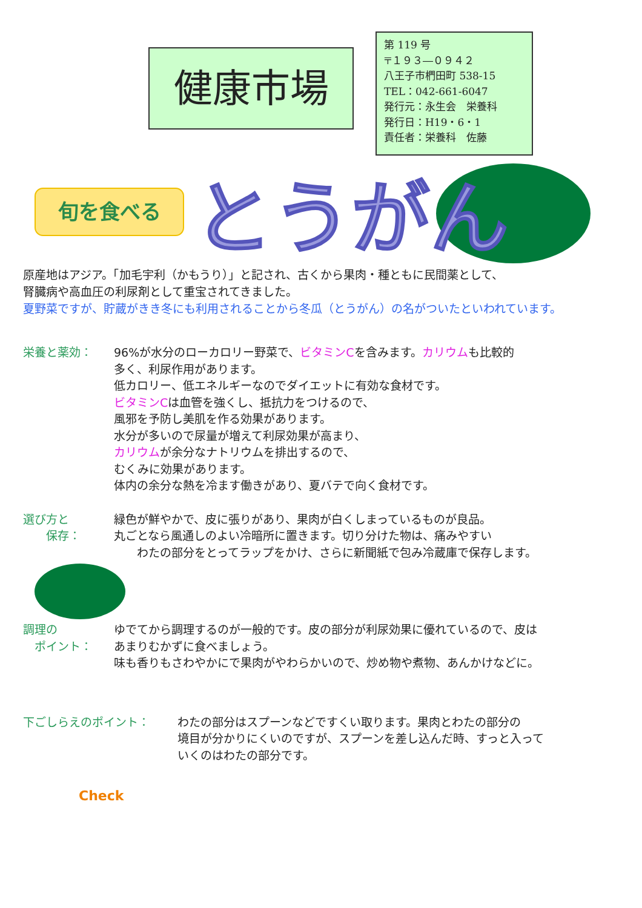健康市場
第 119 号
〒１９３―０９４２
八王子市椚田町 538-15
TEL：042-661-6047
発行元：永生会　栄養科
発行日：H19・6・1
責任者：栄養科　佐藤
旬を食べる とうがん
原産地はアジア。「加毛宇利（かもうり）」と記され、古くから果肉・種ともに民間薬として、
腎臓病や高血圧の利尿剤として重宝されてきました。
夏野菜ですが、貯蔵がきき冬にも利用されることから冬瓜（とうがん）の名がついたといわれています。
栄養と薬効： 96%が水分のローカロリー野菜で、ビタミンCを含みます。カリウムも比較的
多く、利尿作用があります。
低カロリー、低エネルギーなのでダイエットに有効な食材です。
ビタミンCは血管を強くし、抵抗力をつけるので、
風邪を予防し美肌を作る効果があります。
水分が多いので尿量が増えて利尿効果が高まり、
カリウムが余分なナトリウムを排出するので、
むくみに効果があります。
体内の余分な熱を冷ます働きがあり、夏バテで向く食材です。
選び方と
　　保存：
緑色が鮮やかで、皮に張りがあり、果肉が白くしまっているものが良品。
丸ごとなら風通しのよい冷暗所に置きます。切り分けた物は、痛みやすい
　　わたの部分をとってラップをかけ、さらに新聞紙で包み冷蔵庫で保存します。
調理の
　ポイント：
ゆでてから調理するのが一般的です。皮の部分が利尿効果に優れているので、皮は
あまりむかずに食べましょう。
味も香りもさわやかにで果肉がやわらかいので、炒め物や煮物、あんかけなどに。
下ごしらえのポイント： わたの部分はスプーンなどですくい取ります。果肉とわたの部分の
境目が分かりにくいのですが、スプーンを差し込んだ時、すっと入って
いくのはわたの部分です。
Check